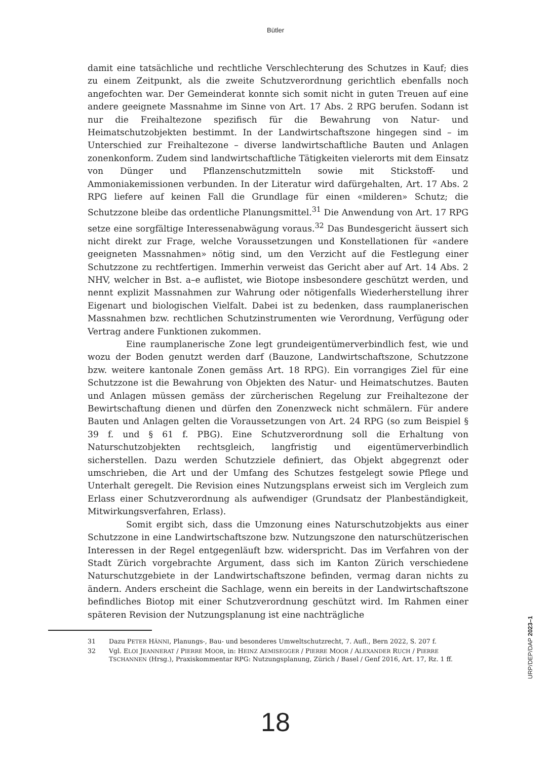Bütler
damit eine tatsächliche und rechtliche Verschlechterung des Schutzes in Kauf; dies zu einem Zeitpunkt, als die zweite Schutzverordnung gerichtlich ebenfalls noch angefochten war. Der Gemeinderat konnte sich somit nicht in guten Treuen auf eine andere geeignete Massnahme im Sinne von Art. 17 Abs. 2 RPG berufen. Sodann ist nur die Freihaltezone spezifisch für die Bewahrung von Natur- und Heimatschutzobjekten bestimmt. In der Landwirtschaftszone hingegen sind – im Unterschied zur Freihaltezone – diverse landwirtschaftliche Bauten und Anlagen zonenkonform. Zudem sind landwirtschaftliche Tätigkeiten vielerorts mit dem Einsatz von Dünger und Pflanzenschutzmitteln sowie mit Stickstoff- und Ammoniakemissionen verbunden. In der Literatur wird dafürgehalten, Art. 17 Abs. 2 RPG liefere auf keinen Fall die Grundlage für einen «milderen» Schutz; die Schutzzone bleibe das ordentliche Planungsmittel.<sup>31</sup> Die Anwendung von Art. 17 RPG setze eine sorgfältige Interessenabwägung voraus.<sup>32</sup> Das Bundesgericht äussert sich nicht direkt zur Frage, welche Voraussetzungen und Konstellationen für «andere geeigneten Massnahmen» nötig sind, um den Verzicht auf die Festlegung einer Schutzzone zu rechtfertigen. Immerhin verweist das Gericht aber auf Art. 14 Abs. 2 NHV, welcher in Bst. a–e auflistet, wie Biotope insbesondere geschützt werden, und nennt explizit Massnahmen zur Wahrung oder nötigenfalls Wiederherstellung ihrer Eigenart und biologischen Vielfalt. Dabei ist zu bedenken, dass raumplanerischen Massnahmen bzw. rechtlichen Schutzinstrumenten wie Verordnung, Verfügung oder Vertrag andere Funktionen zukommen.
Eine raumplanerische Zone legt grundeigentümerverbindlich fest, wie und wozu der Boden genutzt werden darf (Bauzone, Landwirtschaftszone, Schutzzone bzw. weitere kantonale Zonen gemäss Art. 18 RPG). Ein vorrangiges Ziel für eine Schutzzone ist die Bewahrung von Objekten des Natur- und Heimatschutzes. Bauten und Anlagen müssen gemäss der zürcherischen Regelung zur Freihaltezone der Bewirtschaftung dienen und dürfen den Zonenzweck nicht schmälern. Für andere Bauten und Anlagen gelten die Voraussetzungen von Art. 24 RPG (so zum Beispiel § 39 f. und § 61 f. PBG). Eine Schutzverordnung soll die Erhaltung von Naturschutzobjekten rechtsgleich, langfristig und eigentümerverbindlich sicherstellen. Dazu werden Schutzziele definiert, das Objekt abgegrenzt oder umschrieben, die Art und der Umfang des Schutzes festgelegt sowie Pflege und Unterhalt geregelt. Die Revision eines Nutzungsplans erweist sich im Vergleich zum Erlass einer Schutzverordnung als aufwendiger (Grundsatz der Planbeständigkeit, Mitwirkungsverfahren, Erlass).
Somit ergibt sich, dass die Umzonung eines Naturschutzobjekts aus einer Schutzzone in eine Landwirtschaftszone bzw. Nutzungszone den naturschützerischen Interessen in der Regel entgegenläuft bzw. widerspricht. Das im Verfahren von der Stadt Zürich vorgebrachte Argument, dass sich im Kanton Zürich verschiedene Naturschutzgebiete in der Landwirtschaftszone befinden, vermag daran nichts zu ändern. Anders erscheint die Sachlage, wenn ein bereits in der Landwirtschaftszone befindliches Biotop mit einer Schutzverordnung geschützt wird. Im Rahmen einer späteren Revision der Nutzungsplanung ist eine nachträgliche
31 Dazu PETER HÄNNI, Planungs-, Bau- und besonderes Umweltschutzrecht, 7. Aufl., Bern 2022, S. 207 f.
32 Vgl. ELOI JEANNERAT / PIERRE MOOR, in: HEINZ AEMISEGGER / PIERRE MOOR / ALEXANDER RUCH / PIERRE TSCHANNEN (Hrsg.), Praxiskommentar RPG: Nutzungsplanung, Zürich / Basel / Genf 2016, Art. 17, Rz. 1 ff.
18
URP/DEP/DAP 2023–1